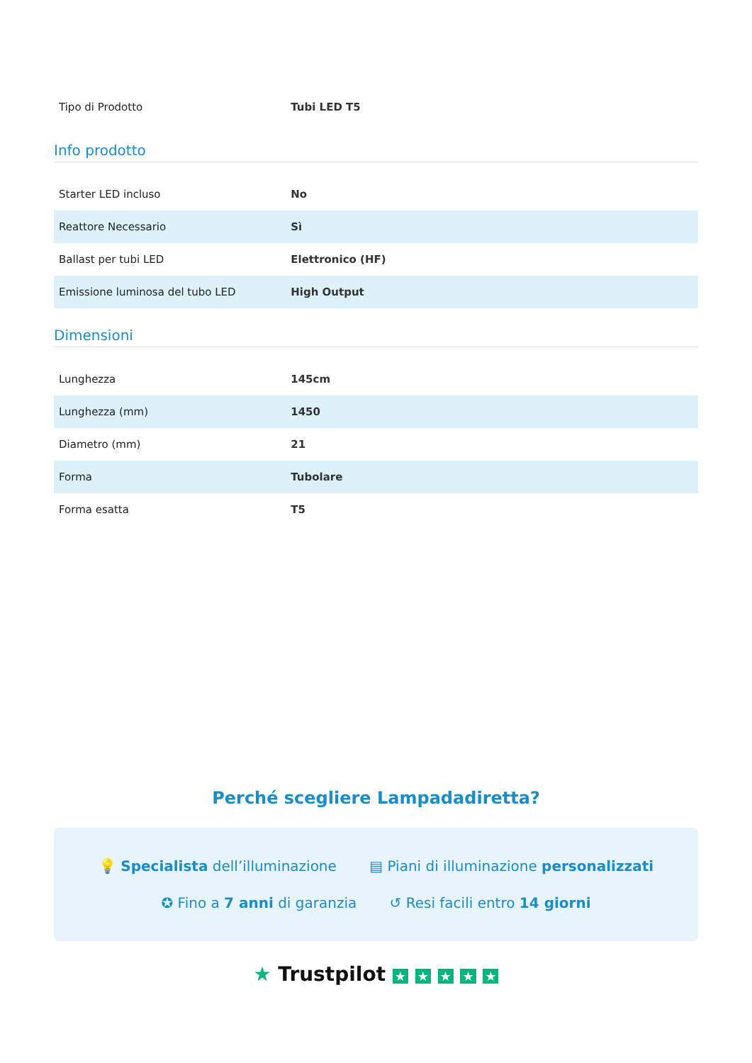| Tipo di Prodotto | Tubi LED T5 |
Info prodotto
| Starter LED incluso | No |
| Reattore Necessario | Sì |
| Ballast per tubi LED | Elettronico (HF) |
| Emissione luminosa del tubo LED | High Output |
Dimensioni
| Lunghezza | 145cm |
| Lunghezza (mm) | 1450 |
| Diametro (mm) | 21 |
| Forma | Tubolare |
| Forma esatta | T5 |
Perché scegliere Lampadadiretta?
💡 Specialista dell’illuminazione ▤ Piani di illuminazione personalizzati
✪ Fino a 7 anni di garanzia ↺ Resi facili entro 14 giorni
★ Trustpilot ★ ★ ★ ★ ★